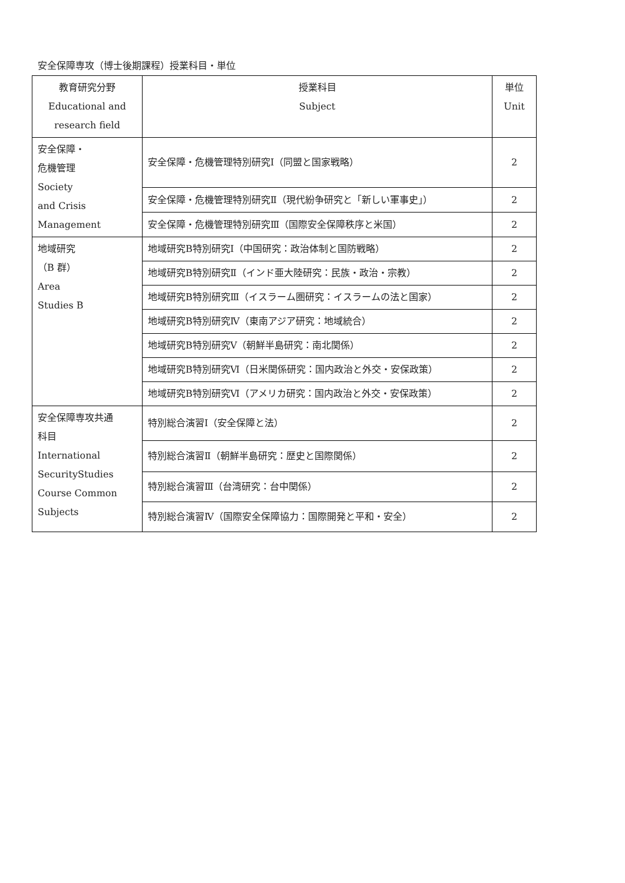安全保障専攻（博士後期課程）授業科目・単位
| 教育研究分野 Educational and research field | 授業科目 Subject | 単位 Unit |
| --- | --- | --- |
| 安全保障・ 危機管理 Society and Crisis Management | 安全保障・危機管理特別研究Ⅰ（同盟と国家戦略） | 2 |
| | 安全保障・危機管理特別研究Ⅱ（現代紛争研究と「新しい軍事史」） | 2 |
| | 安全保障・危機管理特別研究Ⅲ（国際安全保障秩序と米国） | 2 |
| 地域研究 （B 群） Area Studies B | 地域研究B特別研究Ⅰ（中国研究：政治体制と国防戦略） | 2 |
| | 地域研究B特別研究Ⅱ（インド亜大陸研究：民族・政治・宗教） | 2 |
| | 地域研究B特別研究Ⅲ（イスラーム圏研究：イスラームの法と国家） | 2 |
| | 地域研究B特別研究Ⅳ（東南アジア研究：地域統合） | 2 |
| | 地域研究B特別研究Ⅴ（朝鮮半島研究：南北関係） | 2 |
| | 地域研究B特別研究Ⅵ（日米関係研究：国内政治と外交・安保政策） | 2 |
| | 地域研究B特別研究Ⅵ（アメリカ研究：国内政治と外交・安保政策） | 2 |
| 安全保障専攻共通 科目 International SecurityStudies Course Common Subjects | 特別総合演習Ⅰ（安全保障と法） | 2 |
| | 特別総合演習Ⅱ（朝鮮半島研究：歴史と国際関係） | 2 |
| | 特別総合演習Ⅲ（台湾研究：台中関係） | 2 |
| | 特別総合演習Ⅳ（国際安全保障協力：国際開発と平和・安全） | 2 |